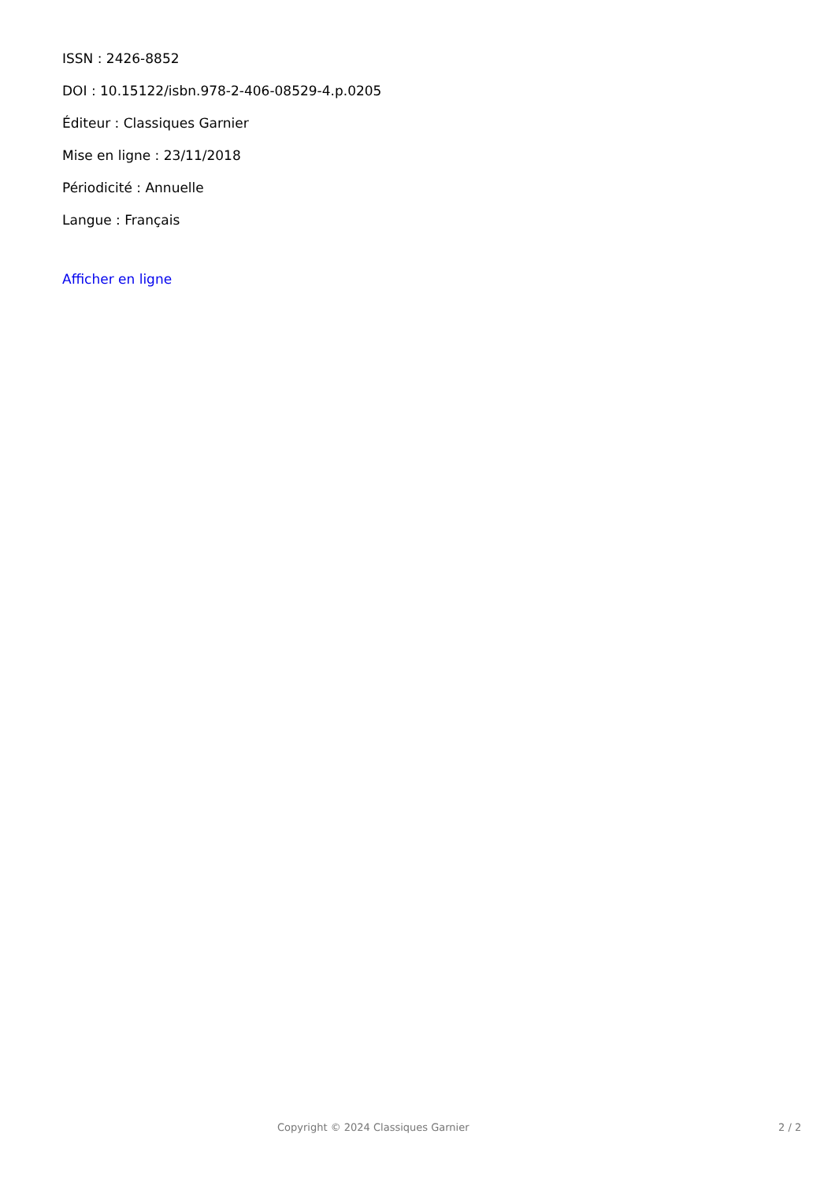ISSN : 2426-8852
DOI : 10.15122/isbn.978-2-406-08529-4.p.0205
Éditeur : Classiques Garnier
Mise en ligne : 23/11/2018
Périodicité : Annuelle
Langue : Français
Afficher en ligne
Copyright © 2024 Classiques Garnier 2 / 2